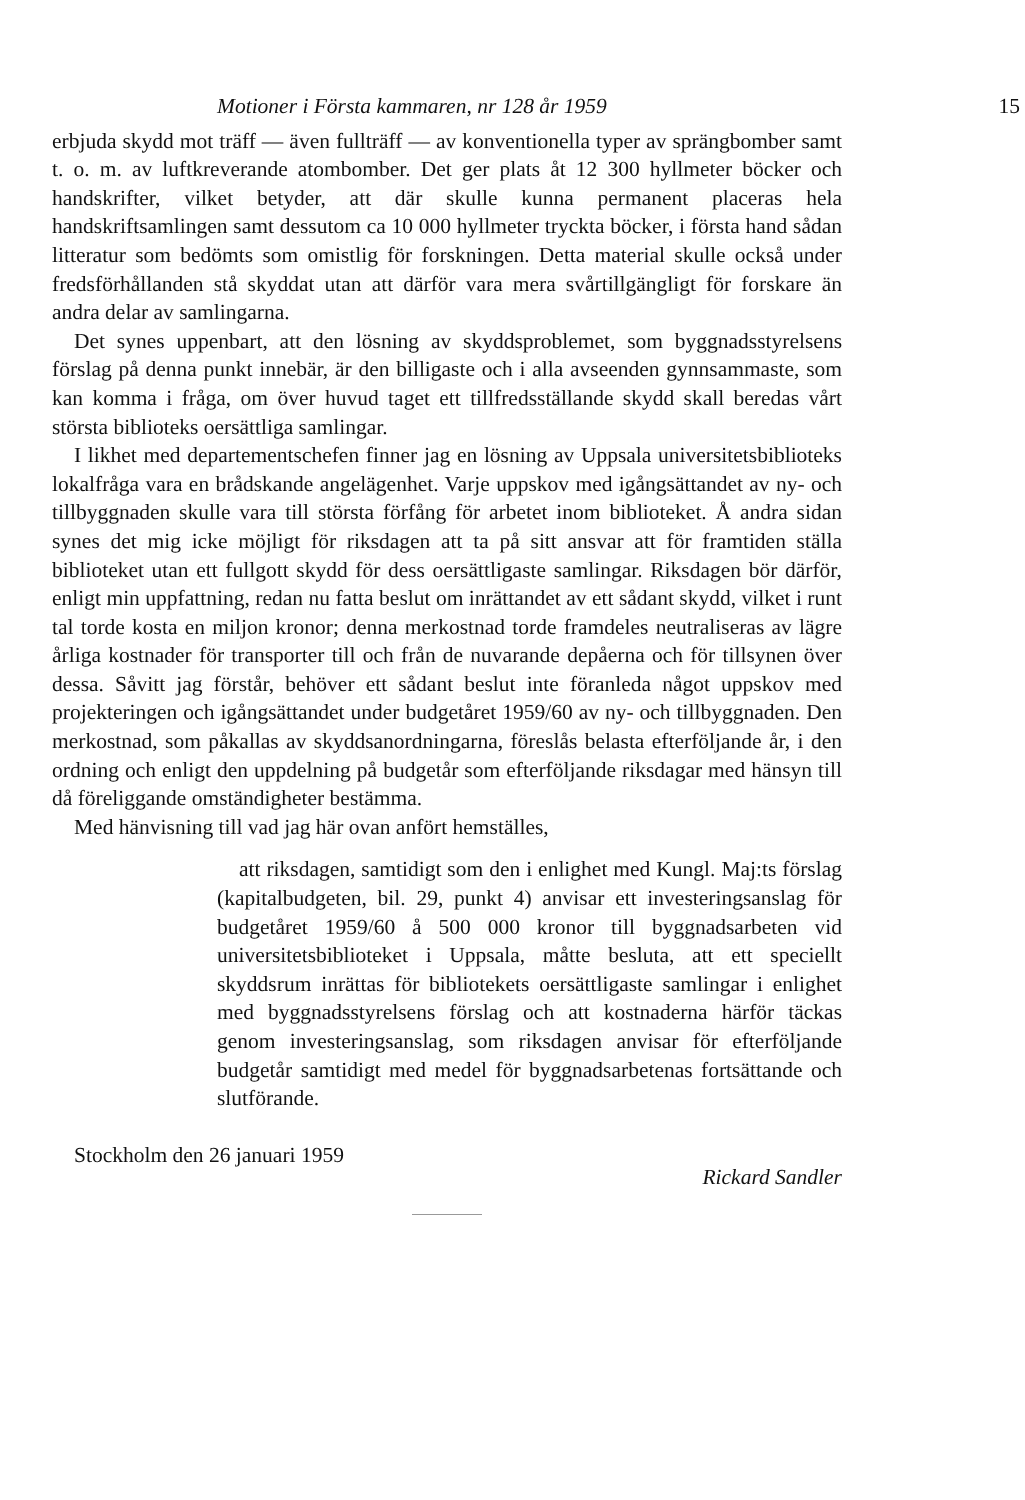Motioner i Första kammaren, nr 128 år 1959 15
erbjuda skydd mot träff — även fullträff — av konventionella typer av sprängbomber samt t. o. m. av luftkreverande atombomber. Det ger plats åt 12 300 hyllmeter böcker och handskrifter, vilket betyder, att där skulle kunna permanent placeras hela handskriftsamlingen samt dessutom ca 10 000 hyllmeter tryckta böcker, i första hand sådan litteratur som bedömts som omistlig för forskningen. Detta material skulle också under fredsförhållanden stå skyddat utan att därför vara mera svårtillgängligt för forskare än andra delar av samlingarna.
Det synes uppenbart, att den lösning av skyddsproblemet, som byggnadsstyrelsens förslag på denna punkt innebär, är den billigaste och i alla avseenden gynnsammaste, som kan komma i fråga, om över huvud taget ett tillfredsställande skydd skall beredas vårt största biblioteks oersättliga samlingar.
I likhet med departementschefen finner jag en lösning av Uppsala universitetsbiblioteks lokalfråga vara en brådskande angelägenhet. Varje uppskov med igångsättandet av ny- och tillbyggnaden skulle vara till största förfång för arbetet inom biblioteket. Å andra sidan synes det mig icke möjligt för riksdagen att ta på sitt ansvar att för framtiden ställa biblioteket utan ett fullgott skydd för dess oersättligaste samlingar. Riksdagen bör därför, enligt min uppfattning, redan nu fatta beslut om inrättandet av ett sådant skydd, vilket i runt tal torde kosta en miljon kronor; denna merkostnad torde framdeles neutraliseras av lägre årliga kostnader för transporter till och från de nuvarande depåerna och för tillsynen över dessa. Såvitt jag förstår, behöver ett sådant beslut inte föranleda något uppskov med projekteringen och igångsättandet under budgetåret 1959/60 av ny- och tillbyggnaden. Den merkostnad, som påkallas av skyddsanordningarna, föreslås belasta efterföljande år, i den ordning och enligt den uppdelning på budgetår som efterföljande riksdagar med hänsyn till då föreliggande omständigheter bestämma.
Med hänvisning till vad jag här ovan anfört hemställes,
att riksdagen, samtidigt som den i enlighet med Kungl. Maj:ts förslag (kapitalbudgeten, bil. 29, punkt 4) anvisar ett investeringsanslag för budgetåret 1959/60 å 500 000 kronor till byggnadsarbeten vid universitetsbiblioteket i Uppsala, måtte besluta, att ett speciellt skyddsrum inrättas för bibliotekets oersättligaste samlingar i enlighet med byggnadsstyrelsens förslag och att kostnaderna härför täckas genom investeringsanslag, som riksdagen anvisar för efterföljande budgetår samtidigt med medel för byggnadsarbetenas fortsättande och slutförande.
Stockholm den 26 januari 1959
Rickard Sandler